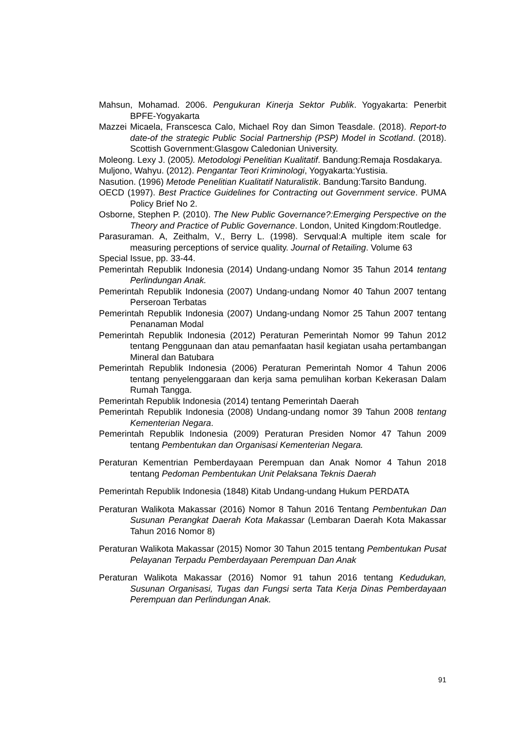Mahsun, Mohamad. 2006. Pengukuran Kinerja Sektor Publik. Yogyakarta: Penerbit BPFE-Yogyakarta
Mazzei Micaela, Franscesca Calo, Michael Roy dan Simon Teasdale. (2018). Report-to date-of the strategic Public Social Partnership (PSP) Model in Scotland. (2018). Scottish Government:Glasgow Caledonian University.
Moleong. Lexy J. (2005). Metodologi Penelitian Kualitatif. Bandung:Remaja Rosdakarya.
Muljono, Wahyu. (2012). Pengantar Teori Kriminologi, Yogyakarta:Yustisia.
Nasution. (1996) Metode Penelitian Kualitatif Naturalistik. Bandung:Tarsito Bandung.
OECD (1997). Best Practice Guidelines for Contracting out Government service. PUMA Policy Brief No 2.
Osborne, Stephen P. (2010). The New Public Governance?:Emerging Perspective on the Theory and Practice of Public Governance. London, United Kingdom:Routledge.
Parasuraman. A, Zeithalm, V., Berry L. (1998). Servqual:A multiple item scale for measuring perceptions of service quality. Journal of Retailing. Volume 63
Special Issue, pp. 33-44.
Pemerintah Republik Indonesia (2014) Undang-undang Nomor 35 Tahun 2014 tentang Perlindungan Anak.
Pemerintah Republik Indonesia (2007) Undang-undang Nomor 40 Tahun 2007 tentang Perseroan Terbatas
Pemerintah Republik Indonesia (2007) Undang-undang Nomor 25 Tahun 2007 tentang Penanaman Modal
Pemerintah Republik Indonesia (2012) Peraturan Pemerintah Nomor 99 Tahun 2012 tentang Penggunaan dan atau pemanfaatan hasil kegiatan usaha pertambangan Mineral dan Batubara
Pemerintah Republik Indonesia (2006) Peraturan Pemerintah Nomor 4 Tahun 2006 tentang penyelenggaraan dan kerja sama pemulihan korban Kekerasan Dalam Rumah Tangga.
Pemerintah Republik Indonesia (2014) tentang Pemerintah Daerah
Pemerintah Republik Indonesia (2008) Undang-undang nomor 39 Tahun 2008 tentang Kementerian Negara.
Pemerintah Republik Indonesia (2009) Peraturan Presiden Nomor 47 Tahun 2009 tentang Pembentukan dan Organisasi Kementerian Negara.
Peraturan Kementrian Pemberdayaan Perempuan dan Anak Nomor 4 Tahun 2018 tentang Pedoman Pembentukan Unit Pelaksana Teknis Daerah
Pemerintah Republik Indonesia (1848) Kitab Undang-undang Hukum PERDATA
Peraturan Walikota Makassar (2016) Nomor 8 Tahun 2016 Tentang Pembentukan Dan Susunan Perangkat Daerah Kota Makassar (Lembaran Daerah Kota Makassar Tahun 2016 Nomor 8)
Peraturan Walikota Makassar (2015) Nomor 30 Tahun 2015 tentang Pembentukan Pusat Pelayanan Terpadu Pemberdayaan Perempuan Dan Anak
Peraturan Walikota Makassar (2016) Nomor 91 tahun 2016 tentang Kedudukan, Susunan Organisasi, Tugas dan Fungsi serta Tata Kerja Dinas Pemberdayaan Perempuan dan Perlindungan Anak.
91